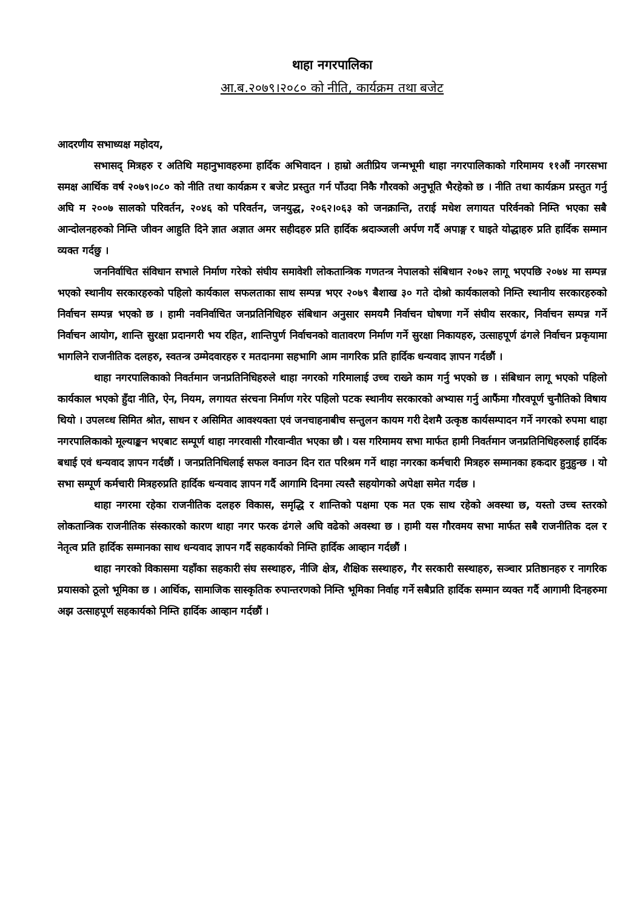थाहा नगरपालिका
आ.ब.२०७९।२०८० को नीति, कार्यक्रम तथा बजेट
आदरणीय सभाध्यक्ष महोदय,
सभासद् मित्रहरु र अतिथि महानुभावहरुमा हार्दिक अभिवादन । हाम्रो अतीप्रिय जन्मभूमी थाहा नगरपालिकाको गरिमामय ११औं नगरसभा समक्ष आर्थिक वर्ष २०७९।०८० को नीति तथा कार्यक्रम र बजेट प्रस्तुत गर्न पाँउदा निकै गौरवको अनुभूति भैरहेको छ । नीति तथा कार्यक्रम प्रस्तुत गर्नु अघि म २००७ सालको परिवर्तन, २०४६ को परिवर्तन, जनयुद्ध, २०६२।०६३ को जनक्रान्ति, तराई मधेश लगायत परिर्वनको निम्ति भएका सबै आन्दोलनहरुको निम्ति जीवन आहुति दिने ज्ञात अज्ञात अमर सहीदहरु प्रति हार्दिक श्रदाञ्जली अर्पण गर्दै अपाङ्ग र घाइते योद्धाहरु प्रति हार्दिक सम्मान व्यक्त गर्दछु ।
जननिर्वाचित संविधान सभाले निर्माण गरेको संघीय समावेशी लोकतान्त्रिक गणतन्त्र नेपालको संबिधान २०७२ लागू भएपछि २०७४ मा सम्पन्न भएको स्थानीय सरकारहरुको पहिलो कार्यकाल सफलताका साथ सम्पन्न भएर २०७९ बैशाख ३० गते दोश्रो कार्यकालको निम्ति स्थानीय सरकारहरुको निर्वाचन सम्पन्न भएको छ । हामी नवनिर्वाचित जनप्रतिनिधिहरु संबिधान अनुसार समयमै निर्वाचन घोषणा गर्ने संघीय सरकार, निर्वाचन सम्पन्न गर्ने निर्वाचन आयोग, शान्ति सुरक्षा प्रदानगरी भय रहित, शान्तिपुर्ण निर्वाचनको वातावरण निर्माण गर्ने सुरक्षा निकायहरु, उत्साहपूर्ण ढंगले निर्वाचन प्रकृयामा भागलिने राजनीतिक दलहरु, स्वतन्त्र उम्मेदवारहरु र मतदानमा सहभागि आम नागरिक प्रति हार्दिक धन्यवाद ज्ञापन गर्दछौं ।
थाहा नगरपालिकाको निवर्तमान जनप्रतिनिधिहरुले थाहा नगरको गरिमालाई उच्च राख्ने काम गर्नु भएको छ । संबिधान लागू भएको पहिलो कार्यकाल भएको हुँदा नीति, ऐन, नियम, लगायत संरचना निर्माण गरेर पहिलो पटक स्थानीय सरकारको अभ्यास गर्नु आफैंमा गौरवपूर्ण चुनौतिको विषाय थियो । उपलव्ध सिमित श्रोत, साधन र असिमित आवश्यक्ता एवं जनचाहनाबीच सन्तुलन कायम गरी देशमै उत्कृष्ठ कार्यसम्पादन गर्ने नगरको रुपमा थाहा नगरपालिकाको मूल्याङ्कन भएबाट सम्पूर्ण थाहा नगरवासी गौरवान्वीत भएका छौ । यस गरिमामय सभा मार्फत हामी निवर्तमान जनप्रतिनिधिहरुलाई हार्दिक बधाई एवं धन्यवाद ज्ञापन गर्दछौं । जनप्रतिनिधिलाई सफल वनाउन दिन रात परिश्रम गर्ने थाहा नगरका कर्मचारी मित्रहरु सम्मानका हकदार हुनुहुन्छ । यो सभा सम्पूर्ण कर्मचारी मित्रहरुप्रति हार्दिक धन्यवाद ज्ञापन गर्दै आगामि दिनमा त्यस्तै सहयोगको अपेक्षा समेत गर्दछ ।
थाहा नगरमा रहेका राजनीतिक दलहरु विकास, समृद्धि र शान्तिको पक्षमा एक मत एक साथ रहेको अवस्था छ, यस्तो उच्च स्तरको लोकतान्त्रिक राजनीतिक संस्कारको कारण थाहा नगर फरक ढंगले अघि वढेको अवस्था छ । हामी यस गौरवमय सभा मार्फत सबै राजनीतिक दल र नेतृत्व प्रति हार्दिक सम्मानका साथ धन्यवाद ज्ञापन गर्दै सहकार्यको निम्ति हार्दिक आव्हान गर्दछौं ।
थाहा नगरको विकासमा यहाँका सहकारी संघ सस्थाहरु, नीजि क्षेत्र, शैक्षिक सस्थाहरु, गैर सरकारी सस्थाहरु, सञ्चार प्रतिष्ठानहरु र नागरिक प्रयासको ठूलो भूमिका छ । आर्थिक, सामाजिक सास्कृतिक रुपान्तरणको निम्ति भूमिका निर्वाह गर्ने सबैप्रति हार्दिक सम्मान व्यक्त गर्दै आगामी दिनहरुमा अझ उत्साहपूर्ण सहकार्यको निम्ति हार्दिक आव्हान गर्दछौं ।